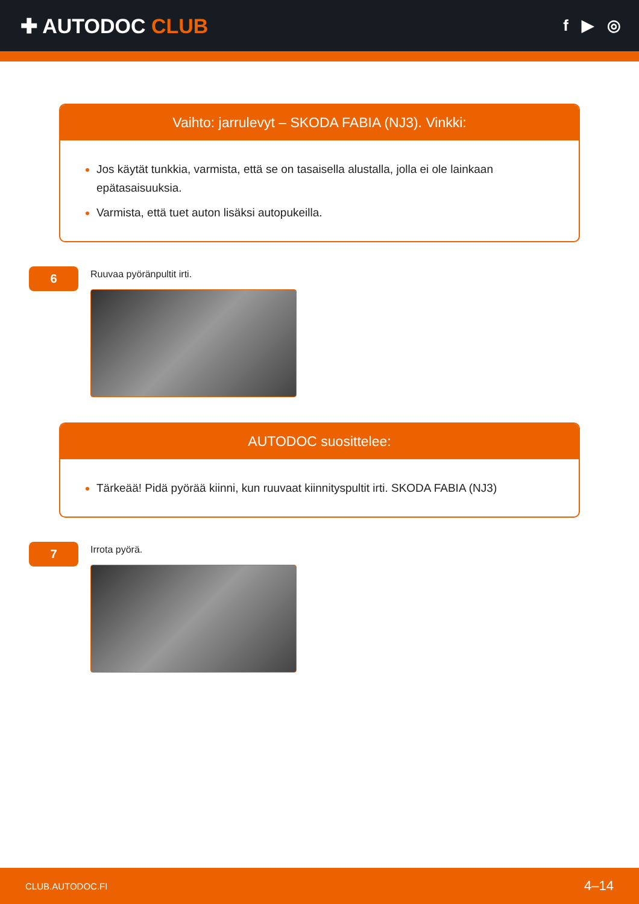✚ AUTODOC CLUB
f ▶ ◎
Vaihto: jarrulevyt – SKODA FABIA (NJ3). Vinkki:
Jos käytät tunkkia, varmista, että se on tasaisella alustalla, jolla ei ole lainkaan epätasaisuuksia.
Varmista, että tuet auton lisäksi autopukeilla.
6
Ruuvaa pyöränpultit irti.
AUTODOC suosittelee:
Tärkeää! Pidä pyörää kiinni, kun ruuvaat kiinnityspultit irti. SKODA FABIA (NJ3)
7
Irrota pyörä.
CLUB.AUTODOC.FI 4–14